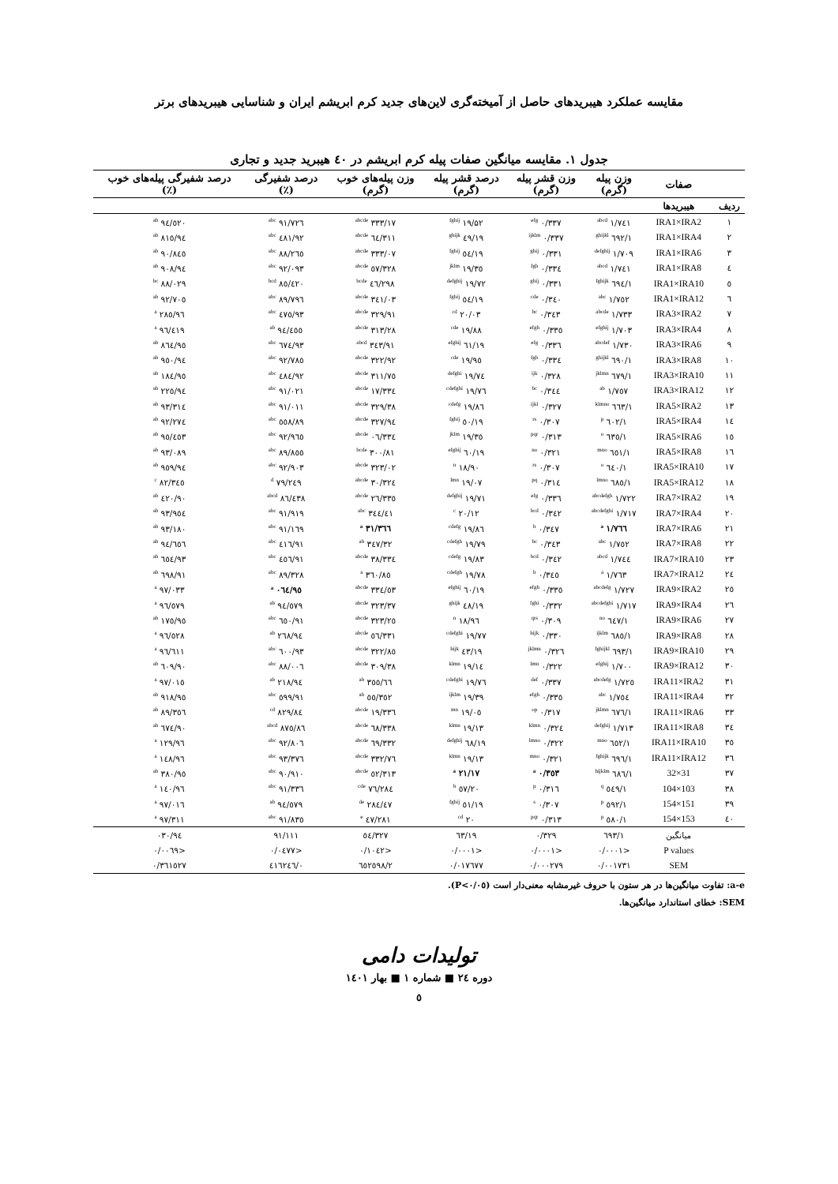مقایسه عملکرد هیبریدهای حاصل از آمیخته‌گری لاین‌های جدید کرم ابریشم ایران و شناسایی هیبریدهای برتر
جدول ۱. مقایسه میانگین صفات پیله کرم ابریشم در ٤۰ هیبرید جدید و تجاری
| | صفات | وزن پیله (گرم) | وزن قشر پیله (گرم) | درصد قشر پیله (گرم) | وزن پیله‌های خوب (گرم) | درصد شفیرگی (٪) | درصد شفیرگی پیله‌های خوب (٪) |
| --- | --- | --- | --- | --- | --- | --- | --- |
| ردیف | هیبریدها | | | | | | |
| ۱ | IRA1×IRA2 | ۱/۷٤۱ <sup>abcd</sup> | ۰/۳۳۷ <sup>efg</sup> | ۱۹/۵۲ <sup>fghij</sup> | ۳۳۳/۱۷ <sup>abcde</sup> | ۹۱/۷۲٦ <sup>abc</sup> | ۹٤/٥۲۰ <sup>ab</sup> |
| ۲ | IRA1×IRA4 | ۱/٦۹۲ <sup>ghijkl</sup> | ۰/۳۳۷ <sup>ijklm</sup> | ۱۹/٤۹ <sup>ghijk</sup> | ۳۱۱/٦٤ <sup>abcde</sup> | ۹۲/٤۸۱ <sup>abc</sup> | ۹٤/۸۱٥ <sup>ab</sup> |
| ۳ | IRA1×IRA6 | ۱/۷۰۹ <sup>defghij</sup> | ۰/۳۳۱ <sup>ghij</sup> | ۱۹/٥٤ <sup>fghij</sup> | ۳۳۳/۰۷ <sup>abcde</sup> | ۸۸/۲٦٥ <sup>abc</sup> | ۹۰/۸٤٥ <sup>ab</sup> |
| ٤ | IRA1×IRA8 | ۱/۷٤۱ <sup>abcd</sup> | ۰/۳۳٤ <sup>fgh</sup> | ۱۹/۳٥ <sup>jklm</sup> | ۳۲۸/٥۷ <sup>abcde</sup> | ۹۲/۰۹۳ <sup>abc</sup> | ۹٤/۹۰۸ <sup>ab</sup> |
| ٥ | IRA1×IRA10 | ۱/٦۹٤ <sup>fghijk</sup> | ۰/۳۳۱ <sup>ghij</sup> | ۱۹/۷۲ <sup>defghij</sup> | ۲۹۸/٤٦ <sup>bcde</sup> | ۸٥/٤۲۰ <sup>bcd</sup> | ۸۸/۰۲۹ <sup>bc</sup> |
| ٦ | IRA1×IRA12 | ۱/۷٥۲ <sup>abc</sup> | ۰/۳٤۰ <sup>cde</sup> | ۱۹/٥٤ <sup>fghij</sup> | ۳٤۱/۰۳ <sup>abcde</sup> | ۸۹/۷۹٦ <sup>abc</sup> | ۹۲/۷۰٥ <sup>ab</sup> |
| ۷ | IRA3×IRA2 | ۱/۷۳۳ <sup>abcde</sup> | ۰/۳٤۳ <sup>bc</sup> | ۲۰/۰۳ <sup>cd</sup> | ۳۲۹/۹۱ <sup>abcde</sup> | ۹۳/٤۷٥ <sup>abc</sup> | ۹٦/۲۸٥ <sup>a</sup> |
| ۸ | IRA3×IRA4 | ۱/۷۰۳ <sup>efghij</sup> | ۰/۳۳٥ <sup>efgh</sup> | ۱۹/۸۸ <sup>cde</sup> | ۳۱۳/۲۸ <sup>abcde</sup> | ۹٤/٤٥٥ <sup>ab</sup> | ۹٦/٤۱۹ <sup>a</sup> |
| ۹ | IRA3×IRA6 | ۱/۷۳۰ <sup>abcdef</sup> | ۰/۳۳٦ <sup>efg</sup> | ۱۹/٦۱ <sup>efghij</sup> | ۳٤۳/۹۱ <sup>abcd</sup> | ۹۳/٦۷٤ <sup>abc</sup> | ۹٥/۸٦٤ <sup>ab</sup> |
| ۱۰ | IRA3×IRA8 | ۱/٦۹۰ <sup>ghijkl</sup> | ۰/۳۳٤ <sup>fgh</sup> | ۱۹/۹٥ <sup>cde</sup> | ۳۲۲/۹۲ <sup>abcde</sup> | ۹۲/۷۸٥ <sup>abc</sup> | ۹٤/۹٥۰ <sup>ab</sup> |
| ۱۱ | IRA3×IRA10 | ۱/٦۷۹ <sup>jklmn</sup> | ۰/۳۲۸ <sup>ijk</sup> | ۱۹/۷٤ <sup>defghi</sup> | ۳۱۱/۷٥ <sup>abcde</sup> | ۹۲/٤۸٤ <sup>abc</sup> | ۹٥/۱۸٤ <sup>ab</sup> |
| ۱۲ | IRA3×IRA12 | ۱/۷٥۷ <sup>ab</sup> | ۰/۳٤٤ <sup>bc</sup> | ۱۹/۷٦ <sup>cdefghi</sup> | ۳۳٤/۱۷ <sup>abcde</sup> | ۹۱/۰۲۱ <sup>abc</sup> | ۹٤/۲۲٥ <sup>ab</sup> |
| ۱۳ | IRA5×IRA2 | ۱/٦٦۳ <sup>klmno</sup> | ۰/۳۲۷ <sup>ijkl</sup> | ۱۹/۸٦ <sup>cdefg</sup> | ۳۲۹/۳۸ <sup>abcde</sup> | ۹۱/۰۱۱ <sup>abc</sup> | ۹۳/۳۱٤ <sup>ab</sup> |
| ۱٤ | IRA5×IRA4 | ۱/٦۰۲ <sup>p</sup> | ۰/۳۰۷ <sup>rs</sup> | ۱۹/٥۰ <sup>fghij</sup> | ۳۲۷/۹٤ <sup>abcde</sup> | ۸۹/٥٥۸ <sup>abc</sup> | ۹۲/۲۷٤ <sup>ab</sup> |
| ۱٥ | IRA5×IRA6 | ۱/٦۳٥ <sup>o</sup> | ۰/۳۱۳ <sup>pqr</sup> | ۱۹/۳٥ <sup>jklm</sup> | ۳۳٤/۰٦ <sup>abcde</sup> | ۹۲/۹٦٥ <sup>abc</sup> | ۹٥/٤٥۳ <sup>ab</sup> |
| ۱٦ | IRA5×IRA8 | ۱/٦٥۱ <sup>mno</sup> | ۰/۳۲۱ <sup>no</sup> | ۱۹/٦۰ <sup>efghij</sup> | ۳۰۰/۸۱ <sup>bcde</sup> | ۸۹/۸٥٥ <sup>abc</sup> | ۹۳/۰۸۹ <sup>ab</sup> |
| ۱۷ | IRA5×IRA10 | ۱/٦٤۰ <sup>o</sup> | ۰/۳۰۷ <sup>rs</sup> | ۱۸/۹۰ <sup>n</sup> | ۳۲۳/۰۲ <sup>abcde</sup> | ۹۲/۹۰۳ <sup>abc</sup> | ۹٤/۹٥۹ <sup>ab</sup> |
| ۱۸ | IRA5×IRA12 | ۱/٦۸٥ <sup>lmno</sup> | ۰/۳۱٤ <sup>pq</sup> | ۱۹/۰۷ <sup>lmn</sup> | ۳۲٤/۳۰ <sup>abcde</sup> | ۷۹/۲٤۹ <sup>d</sup> | ۸۲/۳٤٥ <sup>c</sup> |
| ۱۹ | IRA7×IRA2 | ۱/۷۲۲ <sup>abcdefgh</sup> | ۰/۳۳٦ <sup>efg</sup> | ۱۹/۷۱ <sup>defghij</sup> | ۳۳٥/۲٦ <sup>abcde</sup> | ۸٦/٤۳۸ <sup>abcd</sup> | ۹۰/٤۲۰ <sup>ab</sup> |
| ۲۰ | IRA7×IRA4 | ۱/۷۱۷ <sup>abcdefghi</sup> | ۰/۳٤۲ <sup>bcd</sup> | ۲۰/۱۲ <sup>c</sup> | ۳٤٤/٤۱ <sup>abc</sup> | ۹۱/۹۱۹ <sup>abc</sup> | ۹۳/۹٥٤ <sup>ab</sup> |
| ۲۱ | IRA7×IRA6 | ۱/۷٦٦ <sup>a</sup> | ۰/۳٤۷ <sup>b</sup> | ۱۹/۸٦ <sup>cdefg</sup> | ۳٦٦/۳۱ <sup>a</sup> | ۹۱/۱٦۹ <sup>abc</sup> | ۹۳/۱۸۰ <sup>ab</sup> |
| ۲۲ | IRA7×IRA8 | ۱/۷٥۲ <sup>abc</sup> | ۰/۳٤۳ <sup>bc</sup> | ۱۹/۷۹ <sup>cdefgh</sup> | ۳٤۷/۳۲ <sup>ab</sup> | ۹۱/٤۱٦ <sup>abc</sup> | ۹٤/٦٥٦ <sup>ab</sup> |
| ۲۳ | IRA7×IRA10 | ۱/۷٤٤ <sup>abcd</sup> | ۰/۳٤۲ <sup>bcd</sup> | ۱۹/۸۳ <sup>cdefg</sup> | ۳۳٤/۳۸ <sup>abcde</sup> | ۹۱/٤٥٦ <sup>abc</sup> | ۹۳/٦٥٤ <sup>ab</sup> |
| ۲٤ | IRA7×IRA12 | ۱/۷٦۳ <sup>a</sup> | ۰/۳٤٥ <sup>b</sup> | ۱۹/۷۸ <sup>cdefgh</sup> | ۳٦۰/۸٥ <sup>a</sup> | ۸۹/۳۲۸ <sup>abc</sup> | ۹۱/٦۹۸ <sup>ab</sup> |
| ۲٥ | IRA9×IRA2 | ۱/۷۲۷ <sup>abcdefg</sup> | ۰/۳۳٥ <sup>efgh</sup> | ۱۹/٦۰ <sup>efghij</sup> | ۳۳٤/٥۳ <sup>abcde</sup> | ۹٥/۰٦٤ <sup>a</sup> | ۹۷/۰۳۳ <sup>a</sup> |
| ۲٦ | IRA9×IRA4 | ۱/۷۱۷ <sup>abcdefghi</sup> | ۰/۳۳۲ <sup>fghi</sup> | ۱۹/٤۸ <sup>ghijk</sup> | ۳۲۳/۳۷ <sup>abcde</sup> | ۹٤/٥۷۹ <sup>ab</sup> | ۹٦/٥۷۹ <sup>a</sup> |
| ۲۷ | IRA9×IRA6 | ۱/٦٤۷ <sup>no</sup> | ۰/۳۰۹ <sup>qrs</sup> | ۱۸/۹٦ <sup>n</sup> | ۳۲۳/۲٥ <sup>abcde</sup> | ۹۱/٦٥۰ <sup>abc</sup> | ۹٥/۱۷٥ <sup>ab</sup> |
| ۲۸ | IRA9×IRA8 | ۱/٦۸٥ <sup>ijklm</sup> | ۰/۳۳۰ <sup>hijk</sup> | ۱۹/۷۷ <sup>cdefghi</sup> | ۳۳۱/٥٦ <sup>abcde</sup> | ۹٤/۲٦۸ <sup>ab</sup> | ۹٦/٥۲۸ <sup>a</sup> |
| ۲۹ | IRA9×IRA10 | ۱/٦۹۳ <sup>fghijkl</sup> | ۰/۳۲٦ <sup>jklmn</sup> | ۱۹/٤۳ <sup>hijk</sup> | ۳۲۲/۸٥ <sup>abcde</sup> | ۹۳/٦۰۰ <sup>abc</sup> | ۹٦/٦۱۱ <sup>a</sup> |
| ۳۰ | IRA9×IRA12 | ۱/۷۰۰ <sup>efghij</sup> | ۰/۳۲۲ <sup>lmn</sup> | ۱۹/۱٤ <sup>klmn</sup> | ۳۰۹/۳۸ <sup>abcde</sup> | ۸۸/۰۰٦ <sup>abc</sup> | ۹۰/٦۰۹ <sup>ab</sup> |
| ۳۱ | IRA11×IRA2 | ۱/۷۲٥ <sup>abcdefg</sup> | ۰/۳۳۷ <sup>def</sup> | ۱۹/۷٦ <sup>cdefghi</sup> | ۳٥٥/٦٦ <sup>ab</sup> | ۹٤/۲۱۸ <sup>ab</sup> | ۹۷/۰۱٥ <sup>a</sup> |
| ۳۲ | IRA11×IRA4 | ۱/۷٥٤ <sup>abc</sup> | ۰/۳۳٥ <sup>efgh</sup> | ۱۹/۳۹ <sup>ijklm</sup> | ۳٥۲/٥٥ <sup>ab</sup> | ۹۱/٥۹۹ <sup>abc</sup> | ۹٥/۹۱۸ <sup>ab</sup> |
| ۳۳ | IRA11×IRA6 | ۱/٦۷٦ <sup>jklmn</sup> | ۰/۳۱۷ <sup>op</sup> | ۱۹/۰٥ <sup>mn</sup> | ۳۳٦/۱۹ <sup>abcde</sup> | ۸٤/۸۲۹ <sup>cd</sup> | ۸۹/۳٥٦ <sup>ab</sup> |
| ۳٤ | IRA11×IRA8 | ۱/۷۱۳ <sup>defghij</sup> | ۰/۳۲٤ <sup>klmn</sup> | ۱۹/۱۳ <sup>klmn</sup> | ۳۳۸/٦۸ <sup>abcde</sup> | ۸٦/۸۷٥ <sup>abcd</sup> | ۹۰/٦۷٤ <sup>ab</sup> |
| ۳٥ | IRA11×IRA10 | ۱/٦٥۲ <sup>mno</sup> | ۰/۳۲۲ <sup>lmno</sup> | ۱۹/٦۸ <sup>defghij</sup> | ۳۳۲/٦۹ <sup>abcde</sup> | ۹۲/۸۰٦ <sup>abc</sup> | ۹٦/۱۲۹ <sup>a</sup> |
| ۳٦ | IRA11×IRA12 | ۱/٦۹٦ <sup>fghijk</sup> | ۰/۳۲۱ <sup>mno</sup> | ۱۹/۱۳ <sup>klmn</sup> | ۳۳۲/۷٦ <sup>abcde</sup> | ۹۳/۳۷٦ <sup>abc</sup> | ۹٦/۱٤۸ <sup>a</sup> |
| ۳۷ | 31×32 | ۱/٦۸٦ <sup>hijklm</sup> | ۰/۳٥۳ <sup>a</sup> | ۲۱/۱۷ <sup>a</sup> | ۳۱۳/٥۲ <sup>abcde</sup> | ۹۰/۹۱۰ <sup>abc</sup> | ۹٥/۳۸۰ <sup>ab</sup> |
| ۳۸ | 103×104 | ۱/٥٤۹ <sup>q</sup> | ۰/۳۱٦ <sup>p</sup> | ۲۰/٥۷ <sup>b</sup> | ۲۸٤/۷٦ <sup>cde</sup> | ۹۱/۳۳٦ <sup>abc</sup> | ۹٦/۱٤۰ <sup>a</sup> |
| ۳۹ | 151×154 | ۱/٥۹۲ <sup>p</sup> | ۰/۳۰۷ <sup>s</sup> | ۱۹/٥۱ <sup>fghij</sup> | ۲۸٤/٤۷ <sup>de</sup> | ۹٤/٥۷۹ <sup>ab</sup> | ۹۷/۰۱٦ <sup>a</sup> |
| ٤۰ | 153×154 | ۱/٥۸۰ <sup>p</sup> | ۰/۳۱۳ <sup>pqr</sup> | ۲۰ <sup>cd</sup> | ۲۸۱/٤۷ <sup>e</sup> | ۹۱/۸۳٥ <sup>abc</sup> | ۹۷/۳۱۱ <sup>a</sup> |
| | میانگین | ۱/٦۹۳ | ۰/۳۲۹ | ۱۹/٦۳ | ۳۲۷/٥٤ | ۹۱/۱۱۱ | ۹٤/۰۳۰ |
| | P values | <۰/۰۰۰۱ | <۰/۰۰۰۱ | <۰/۰۰۰۱ | <۰/۱۰٤۲ | <۰/۰٤۷۷ | <۰/۰۰٦۹ |
| | SEM | ۰/۰۰۱۷۳۱ | ۰/۰۰۰۲۷۹ | ۰/۰۱۷٦۷۷ | ۲/٦٥۲٥۹۸ | ۰/٤۱٦۲٤٦ | ۰/۳٦۱٥۲۷ |
a-e: تفاوت میانگین‌ها در هر ستون با حروف غیرمشابه معنی‌دار است (P<۰/۰٥).
SEM: خطای استاندارد میانگین‌ها.
تولیدات دامی
دوره ۲٤ ■ شماره ۱ ■ بهار ۱٤۰۱
٥